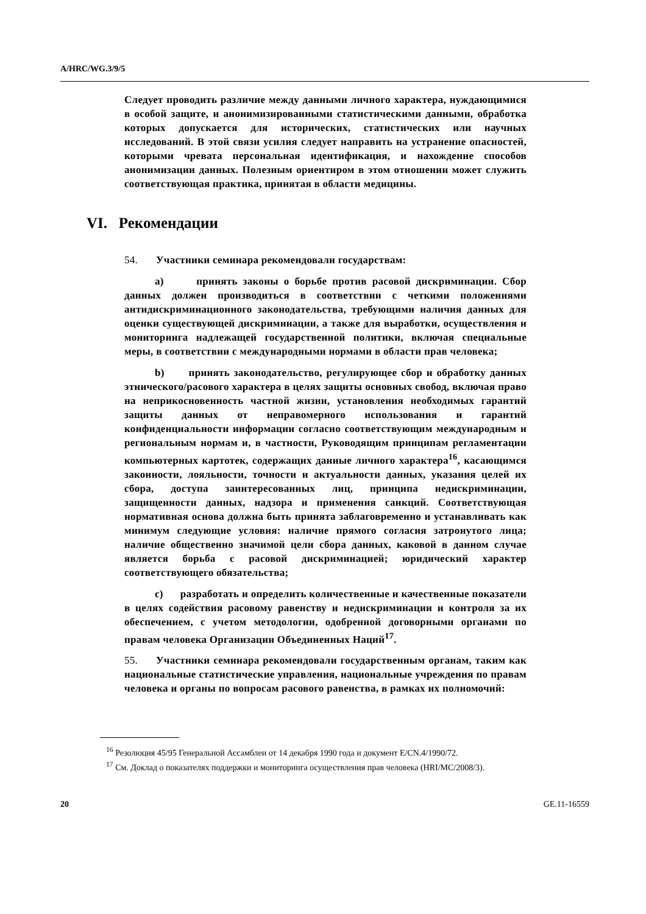A/HRC/WG.3/9/5
Следует проводить различие между данными личного характера, нуждающимися в особой защите, и анонимизированными статистическими данными, обработка которых допускается для исторических, статистических или научных исследований. В этой связи усилия следует направить на устранение опасностей, которыми чревата персональная идентификация, и нахождение способов анонимизации данных. Полезным ориентиром в этом отношении может служить соответствующая практика, принятая в области медицины.
54. Участники семинара рекомендовали государствам:
a) принять законы о борьбе против расовой дискриминации. Сбор данных должен производиться в соответствии с четкими положениями антидискриминационного законодательства, требующими наличия данных для оценки существующей дискриминации, а также для выработки, осуществления и мониторинга надлежащей государственной политики, включая специальные меры, в соответствии с международными нормами в области прав человека;
b) принять законодательство, регулирующее сбор и обработку данных этнического/расового характера в целях защиты основных свобод, включая право на неприкосновенность частной жизни, установления необходимых гарантий защиты данных от неправомерного использования и гарантий конфиденциальности информации согласно соответствующим международным и региональным нормам и, в частности, Руководящим принципам регламентации компьютерных картотек, содержащих данные личного характера<sup>16</sup>, касающимся законности, лояльности, точности и актуальности данных, указания целей их сбора, доступа заинтересованных лиц, принципа недискриминации, защищенности данных, надзора и применения санкций. Соответствующая нормативная основа должна быть принята заблаговременно и устанавливать как минимум следующие условия: наличие прямого согласия затронутого лица; наличие общественно значимой цели сбора данных, каковой в данном случае является борьба с расовой дискриминацией; юридический характер соответствующего обязательства;
c) разработать и определить количественные и качественные показатели в целях содействия расовому равенству и недискриминации и контроля за их обеспечением, с учетом методологии, одобренной договорными органами по правам человека Организации Объединенных Наций<sup>17</sup>.
55. Участники семинара рекомендовали государственным органам, таким как национальные статистические управления, национальные учреждения по правам человека и органы по вопросам расового равенства, в рамках их полномочий:
VI. Рекомендации
<sup>16</sup> Резолюция 45/95 Генеральной Ассамблеи от 14 декабря 1990 года и документ E/CN.4/1990/72.
<sup>17</sup> См. Доклад о показателях поддержки и мониторинга осуществления прав человека (HRI/MC/2008/3).
20 GE.11-16559